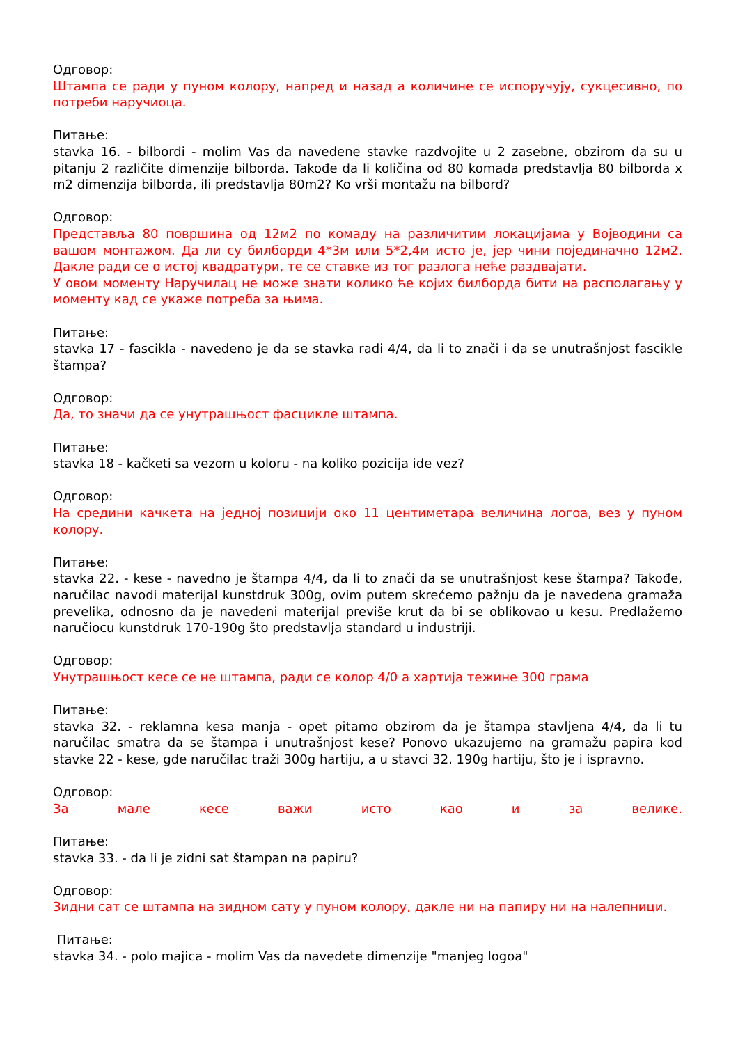Одговор:
Штампа се ради у пуном колору, напред и назад а количине се испоручују, сукцесивно, по потреби наручиоца.
Питање:
stavka 16. - bilbordi - molim Vas da navedene stavke razdvojite u 2 zasebne, obzirom da su u pitanju 2 različite dimenzije bilborda. Takođe da li količina od 80 komada predstavlja 80 bilborda x m2 dimenzija bilborda, ili predstavlja 80m2? Ko vrši montažu na bilbord?
Одговор:
Представља 80 површина од 12м2 по комаду на различитим локацијама у Војводини са вашом монтажом. Да ли су билборди 4*3м или 5*2,4м исто је, јер чини појединачно 12м2. Дакле ради се о истој квадратури, те се ставке из тог разлога неће раздвајати.
У овом моменту Наручилац не може знати колико ће којих билборда бити на располагању у моменту кад се укаже потреба за њима.
Питање:
stavka 17 - fascikla - navedeno je da se stavka radi 4/4, da li to znači i da se unutrašnjost fascikle štampa?
Одговор:
Да, то значи да се унутрашњост фасцикле штампа.
Питање:
stavka 18 - kačketi sa vezom u koloru - na koliko pozicija ide vez?
Одговор:
На средини качкета на једној позицији око 11 центиметара величина логоа, вез у пуном колору.
Питање:
stavka 22. - kese - navedno je štampa 4/4, da li to znači da se unutrašnjost kese štampa? Takođe, naručilac navodi materijal kunstdruk 300g, ovim putem skrećemo pažnju da je navedena gramaža prevelika, odnosno da je navedeni materijal previše krut da bi se oblikovao u kesu. Predlažemo naručiocu kunstdruk 170-190g što predstavlja standard u industriji.
Одговор:
Унутрашњост кесе се не штампа, ради се колор 4/0 а хартија тежине 300 грама
Питање:
stavka 32. - reklamna kesa manja - opet pitamo obzirom da je štampa stavljena 4/4, da li tu naručilac smatra da se štampa i unutrašnjost kese? Ponovo ukazujemo na gramažu papira kod stavke 22 - kese, gde naručilac traži 300g hartiju, a u stavci 32. 190g hartiju, što je i ispravno.
Одговор:
За мале кесе важи исто као и за велике.
Питање:
stavka 33. - da li je zidni sat štampan na papiru?
Одговор:
Зидни сат се штампа на зидном сату у пуном колору, дакле ни на папиру ни на налепници.
Питање:
stavka 34. - polo majica - molim Vas da navedete dimenzije "manjeg logoa"